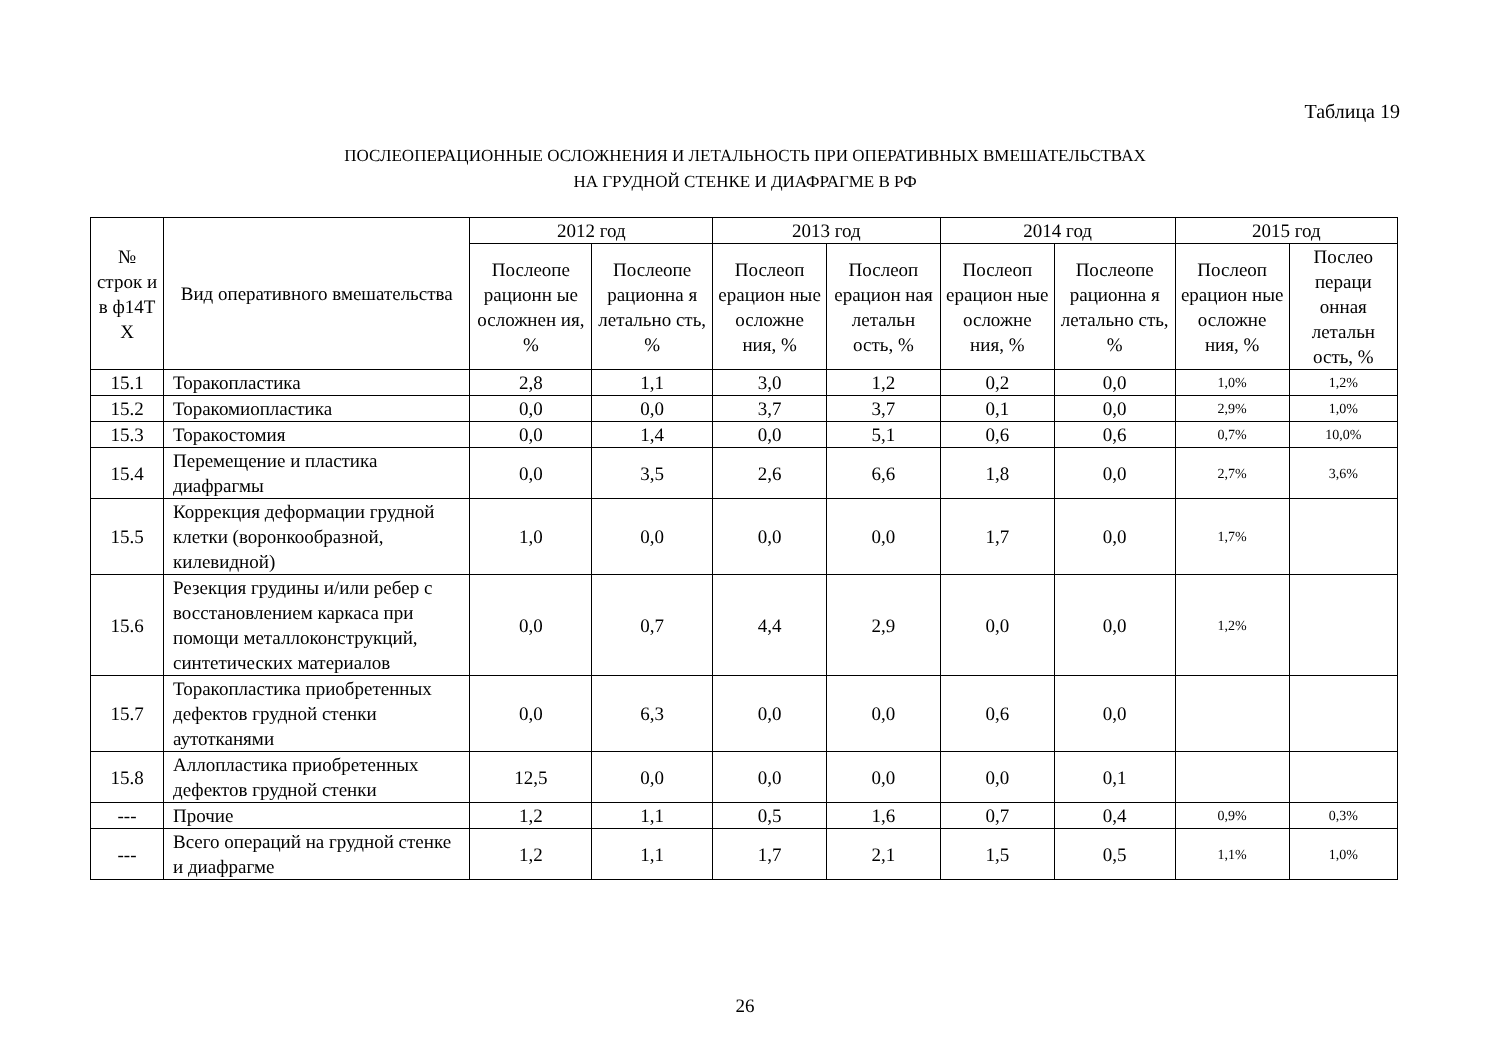Таблица 19
ПОСЛЕОПЕРАЦИОННЫЕ ОСЛОЖНЕНИЯ И ЛЕТАЛЬНОСТЬ ПРИ ОПЕРАТИВНЫХ ВМЕШАТЕЛЬСТВАХ
НА ГРУДНОЙ СТЕНКЕ И ДИАФРАГМЕ В РФ
| № строк и в ф14Т Х | Вид оперативного вмешательства | 2012 год | | 2013 год | | 2014 год | | 2015 год | |
| --- | --- | --- | --- | --- | --- | --- | --- | --- | --- |
| | | Послеопе рационн ые осложнен ия, % | Послеопе рационна я летально сть, % | Послеоп ерацион ные осложне ния, % | Послеоп ерацион ная летальн ость, % | Послеоп ерацион ные осложне ния, % | Послеопе рационна я летально сть, % | Послеоп ерацион ные осложне ния, % | Послео пераци онная летальн ость, % |
| 15.1 | Торакопластика | 2,8 | 1,1 | 3,0 | 1,2 | 0,2 | 0,0 | 1,0% | 1,2% |
| 15.2 | Торакомиопластика | 0,0 | 0,0 | 3,7 | 3,7 | 0,1 | 0,0 | 2,9% | 1,0% |
| 15.3 | Торакостомия | 0,0 | 1,4 | 0,0 | 5,1 | 0,6 | 0,6 | 0,7% | 10,0% |
| 15.4 | Перемещение и пластика диафрагмы | 0,0 | 3,5 | 2,6 | 6,6 | 1,8 | 0,0 | 2,7% | 3,6% |
| 15.5 | Коррекция деформации грудной клетки (воронкообразной, килевидной) | 1,0 | 0,0 | 0,0 | 0,0 | 1,7 | 0,0 | 1,7% | |
| 15.6 | Резекция грудины и/или ребер с восстановлением каркаса при помощи металлоконструкций, синтетических материалов | 0,0 | 0,7 | 4,4 | 2,9 | 0,0 | 0,0 | 1,2% | |
| 15.7 | Торакопластика приобретенных дефектов грудной стенки аутотканями | 0,0 | 6,3 | 0,0 | 0,0 | 0,6 | 0,0 | | |
| 15.8 | Аллопластика приобретенных дефектов грудной стенки | 12,5 | 0,0 | 0,0 | 0,0 | 0,0 | 0,1 | | |
| --- | Прочие | 1,2 | 1,1 | 0,5 | 1,6 | 0,7 | 0,4 | 0,9% | 0,3% |
| --- | Всего операций на грудной стенке и диафрагме | 1,2 | 1,1 | 1,7 | 2,1 | 1,5 | 0,5 | 1,1% | 1,0% |
26